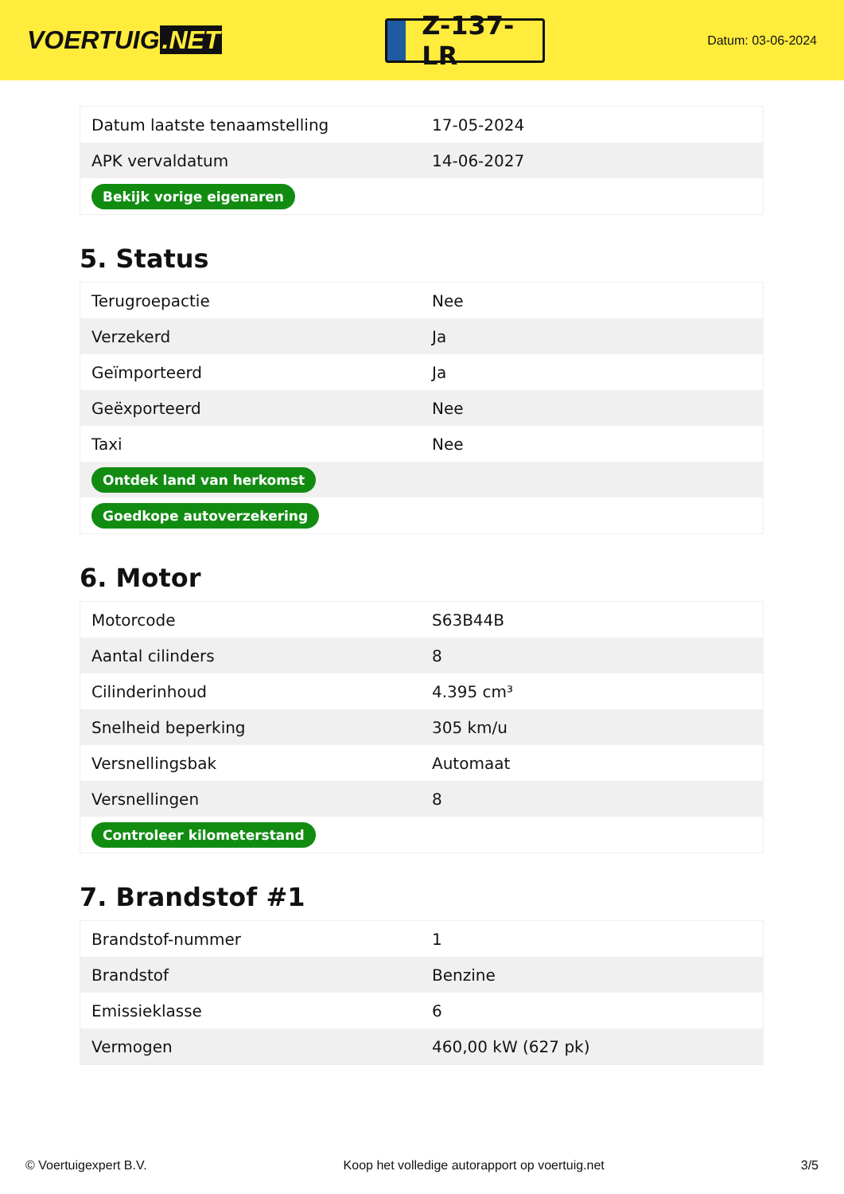VOERTUIG.NET
Z-137-LR
Datum: 03-06-2024
| Datum laatste tenaamstelling | 17-05-2024 |
| APK vervaldatum | 14-06-2027 |
| Bekijk vorige eigenaren | |
5. Status
| Terugroepactie | Nee |
| Verzekerd | Ja |
| Geïmporteerd | Ja |
| Geëxporteerd | Nee |
| Taxi | Nee |
| Ontdek land van herkomst | |
| Goedkope autoverzekering | |
6. Motor
| Motorcode | S63B44B |
| Aantal cilinders | 8 |
| Cilinderinhoud | 4.395 cm³ |
| Snelheid beperking | 305 km/u |
| Versnellingsbak | Automaat |
| Versnellingen | 8 |
| Controleer kilometerstand | |
7. Brandstof #1
| Brandstof-nummer | 1 |
| Brandstof | Benzine |
| Emissieklasse | 6 |
| Vermogen | 460,00 kW (627 pk) |
© Voertuigexpert B.V. Koop het volledige autorapport op voertuig.net 3/5